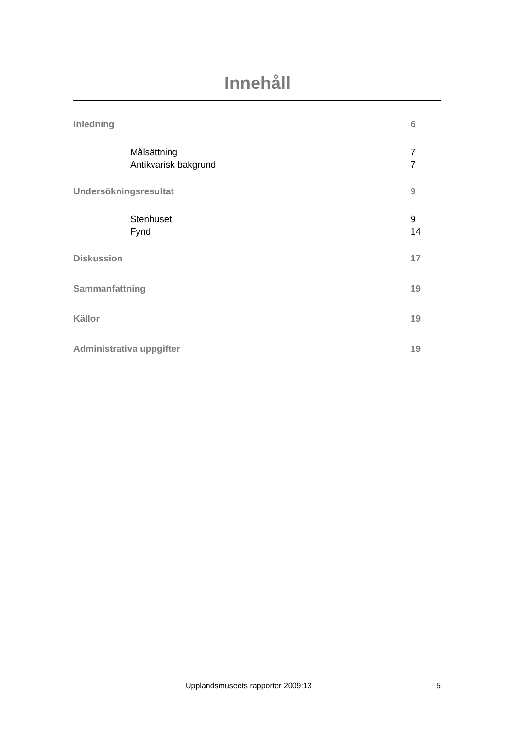Innehåll
Inledning 6
Målsättning 7
Antikvarisk bakgrund 7
Undersökningsresultat 9
Stenhuset 9
Fynd 14
Diskussion 17
Sammanfattning 19
Källor 19
Administrativa uppgifter 19
Upplandsmuseets rapporter 2009:13
5